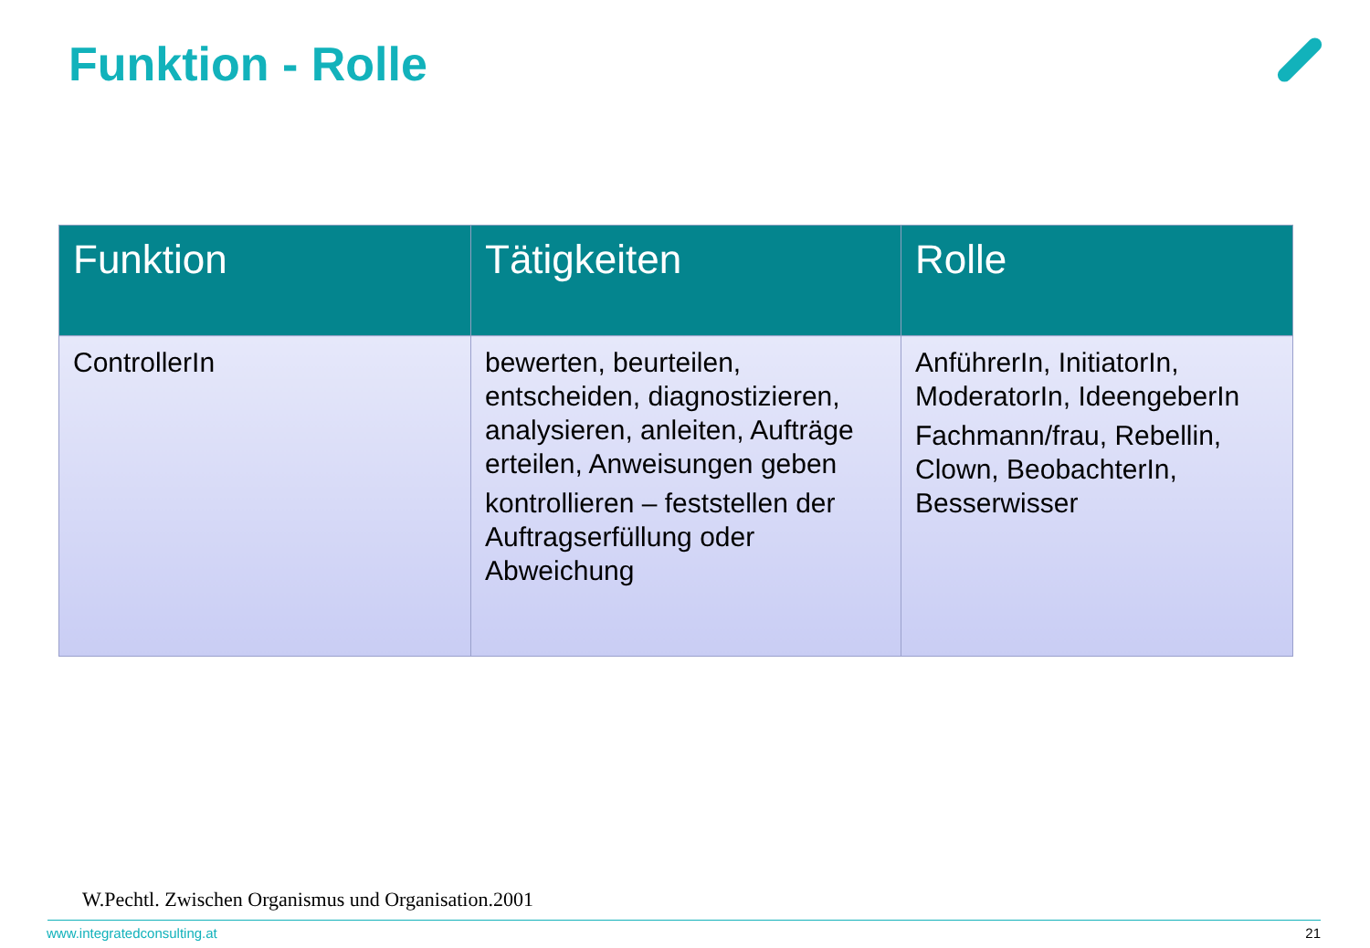Funktion - Rolle
| Funktion | Tätigkeiten | Rolle |
| --- | --- | --- |
| ControllerIn | bewerten, beurteilen, entscheiden, diagnostizieren, analysieren, anleiten, Aufträge erteilen, Anweisungen geben kontrollieren – feststellen der Auftragserfüllung oder Abweichung | AnführerIn, InitiatorIn, ModeratorIn, IdeengeberIn Fachmann/frau, Rebellin, Clown, BeobachterIn, Besserwisser |
W.Pechtl. Zwischen Organismus und Organisation.2001
www.integratedconsulting.at 21